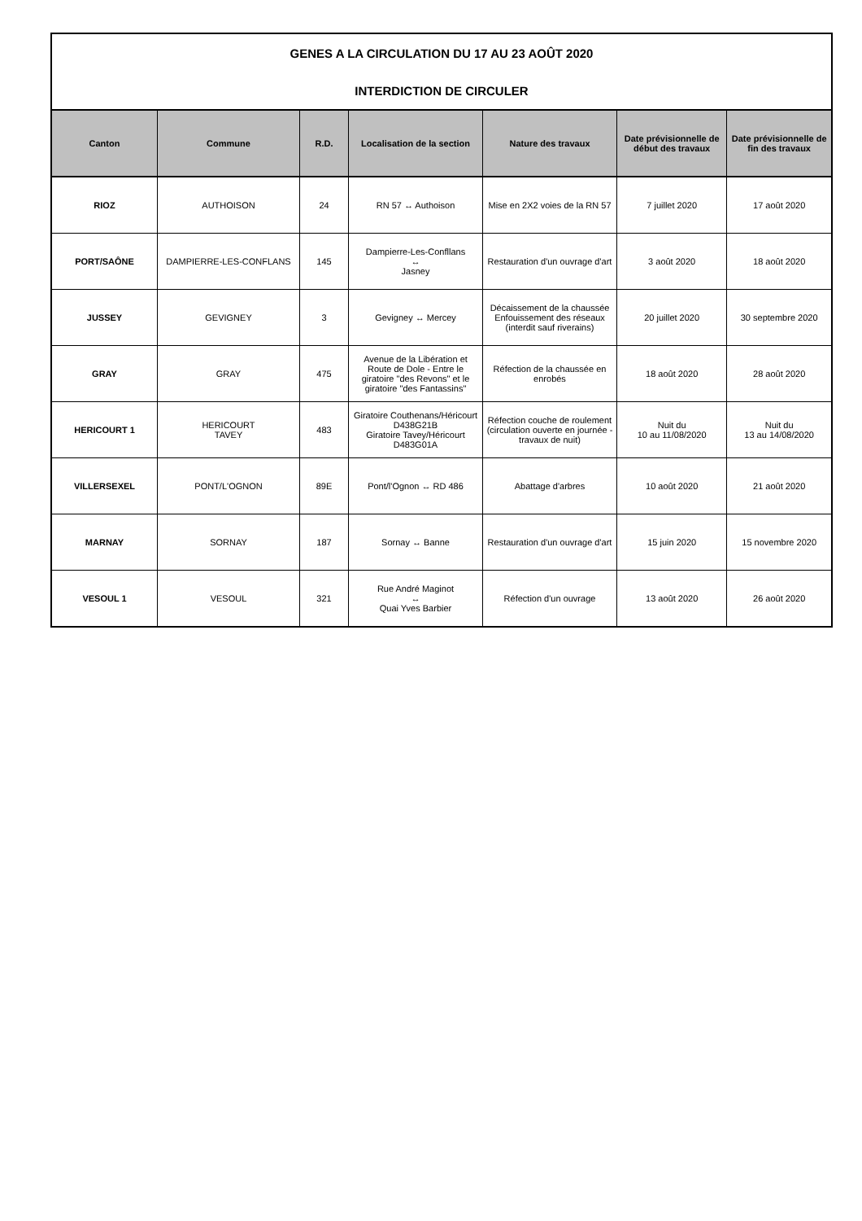| GENES A LA CIRCULATION DU 17 AU 23 AOÛT 2020 | | | | | | |
| INTERDICTION DE CIRCULER | | | | | | |
| Canton | Commune | R.D. | Localisation de la section | Nature des travaux | Date prévisionnelle de début des travaux | Date prévisionnelle de fin des travaux |
| RIOZ | AUTHOISON | 24 | RN 57 ↔ Authoison | Mise en 2X2 voies de la RN 57 | 7 juillet 2020 | 17 août 2020 |
| PORT/SAÔNE | DAMPIERRE-LES-CONFLANS | 145 | Dampierre-Les-Confllans ↔ Jasney | Restauration d'un ouvrage d'art | 3 août 2020 | 18 août 2020 |
| JUSSEY | GEVIGNEY | 3 | Gevigney ↔ Mercey | Décaissement de la chaussée Enfouissement des réseaux (interdit sauf riverains) | 20 juillet 2020 | 30 septembre 2020 |
| GRAY | GRAY | 475 | Avenue de la Libération et Route de Dole - Entre le giratoire "des Revons" et le giratoire "des Fantassins" | Réfection de la chaussée en enrobés | 18 août 2020 | 28 août 2020 |
| HERICOURT 1 | HERICOURT TAVEY | 483 | Giratoire Couthenans/Héricourt D438G21B Giratoire Tavey/Héricourt D483G01A | Réfection couche de roulement (circulation ouverte en journée - travaux de nuit) | Nuit du 10 au 11/08/2020 | Nuit du 13 au 14/08/2020 |
| VILLERSEXEL | PONT/L'OGNON | 89E | Pont/l'Ognon ↔ RD 486 | Abattage d'arbres | 10 août 2020 | 21 août 2020 |
| MARNAY | SORNAY | 187 | Sornay ↔ Banne | Restauration d'un ouvrage d'art | 15 juin 2020 | 15 novembre 2020 |
| VESOUL 1 | VESOUL | 321 | Rue André Maginot ↔ Quai Yves Barbier | Réfection d'un ouvrage | 13 août 2020 | 26 août 2020 |